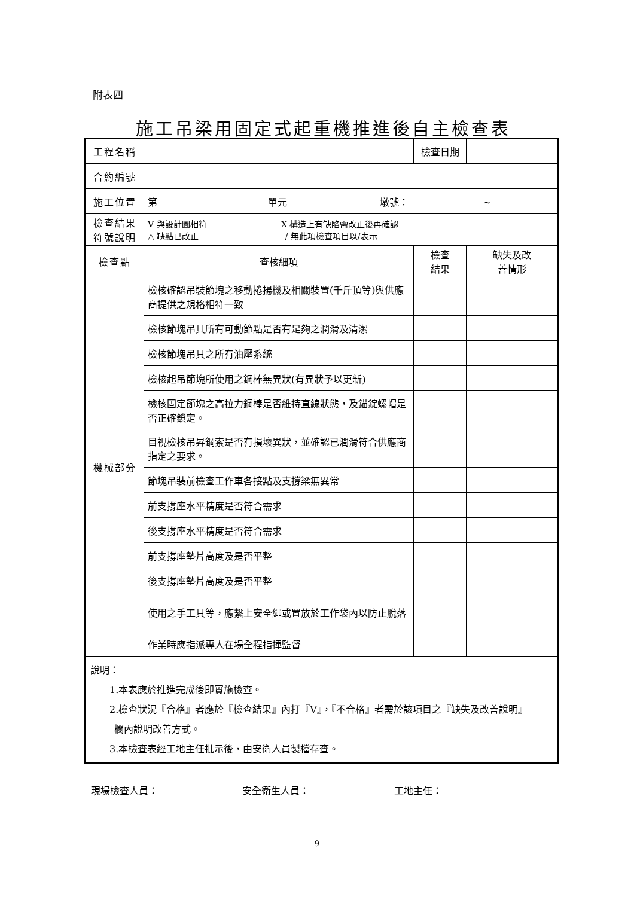附表四
施工吊梁用固定式起重機推進後自主檢查表
| 工程名稱 | | 檢查日期 | |
| 合約編號 | | | |
| 施工位置 | 第 單元 墩號： ~ | | |
| 檢查結果 符號說明 | V 與設計圖相符 X 構造上有缺陷需改正後再確認 △ 缺點已改正 / 無此項檢查項目以/表示 | | |
| 檢查點 | 查核細項 | 檢查 結果 | 缺失及改 善情形 |
| 機械部分 | 檢核確認吊裝節塊之移動捲揚機及相關裝置(千斤頂等)與供應商提供之規格相符一致 | | |
| | 檢核節塊吊具所有可動節點是否有足夠之潤滑及清潔 | | |
| | 檢核節塊吊具之所有油壓系統 | | |
| | 檢核起吊節塊所使用之鋼棒無異狀(有異狀予以更新) | | |
| | 檢核固定節塊之高拉力鋼棒是否維持直線狀態，及錨錠螺帽是否正確鎖定。 | | |
| | 目視檢核吊昇鋼索是否有損壞異狀，並確認已潤滑符合供應商指定之要求。 | | |
| | 節塊吊裝前檢查工作車各接點及支撐梁無異常 | | |
| | 前支撐座水平精度是否符合需求 | | |
| | 後支撐座水平精度是否符合需求 | | |
| | 前支撐座墊片高度及是否平整 | | |
| | 後支撐座墊片高度及是否平整 | | |
| | 使用之手工具等，應繫上安全繩或置放於工作袋內以防止脫落 | | |
| | 作業時應指派專人在場全程指揮監督 | | |
| 說明： 1.本表應於推進完成後即實施檢查。 2.檢查狀況『合格』者應於『檢查結果』內打『V』，『不合格』者需於該項目之『缺失及改善說明』 欄內說明改善方式。 3.本檢查表經工地主任批示後，由安衛人員製檔存查。 | | | |
現場檢查人員： 安全衛生人員： 工地主任：
9